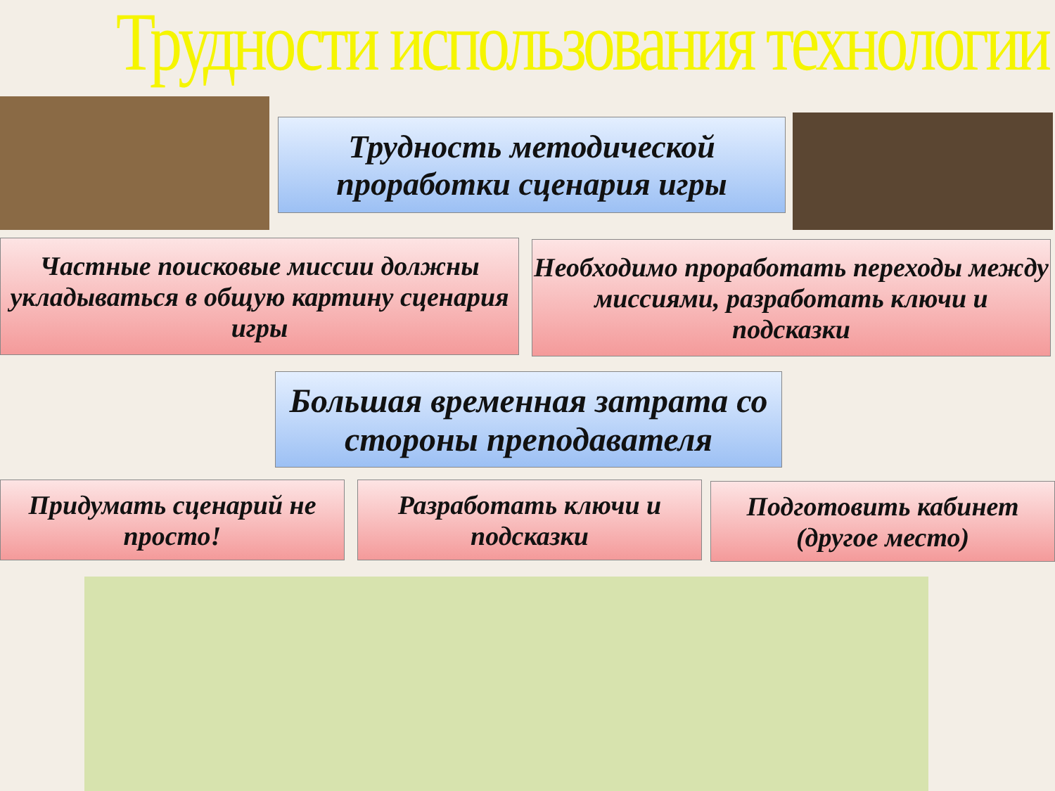Трудности использования технологии
Трудность методической проработки сценария игры
Частные поисковые миссии должны укладываться в общую картину сценария игры
Необходимо проработать переходы между миссиями, разработать ключи и подсказки
Большая временная затрата со стороны преподавателя
Придумать сценарий не просто!
Разработать ключи и подсказки
Подготовить кабинет (другое место)